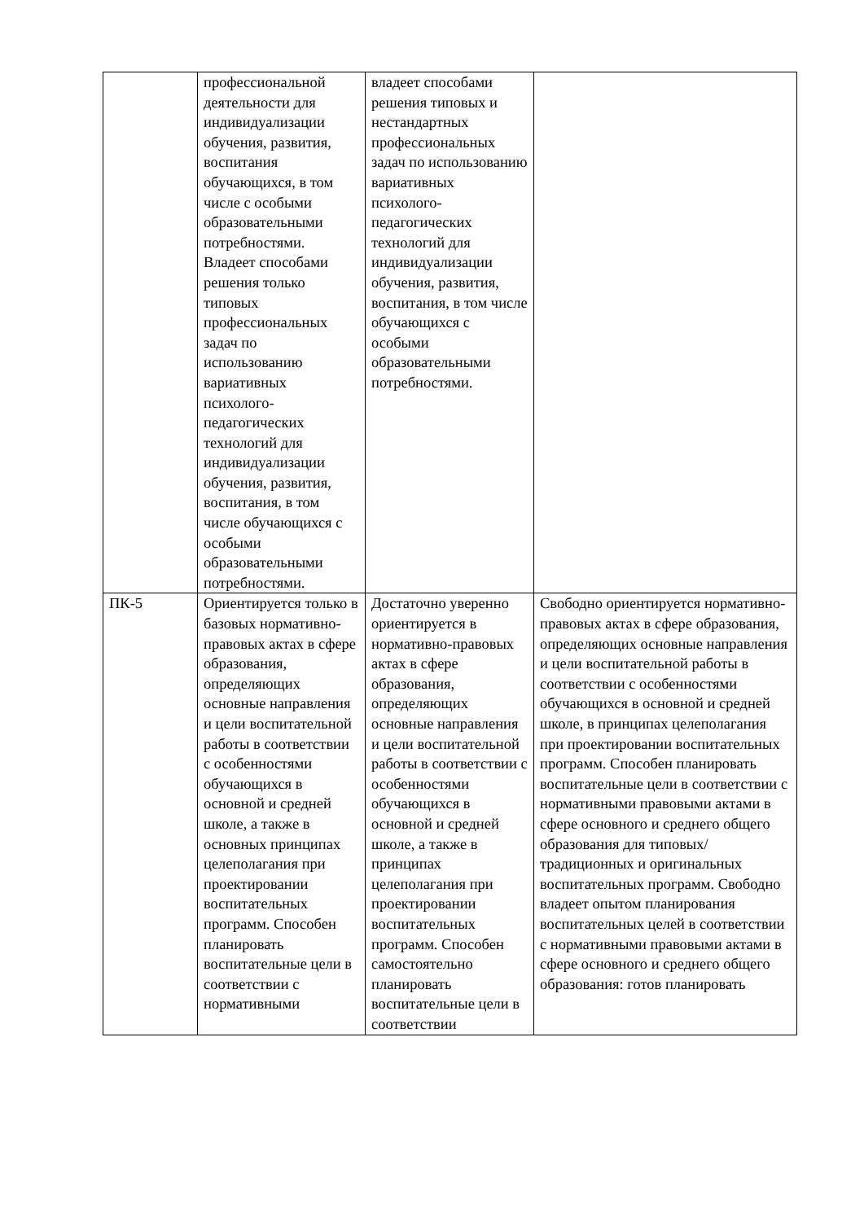| | профессиональной деятельности для индивидуализации обучения, развития, воспитания обучающихся, в том числе с особыми образовательными потребностями. Владеет способами решения только типовых профессиональных задач по использованию вариативных психолого-педагогических технологий для индивидуализации обучения, развития, воспитания, в том числе обучающихся с особыми образовательными потребностями. | владеет способами решения типовых и нестандартных профессиональных задач по использованию вариативных психолого-педагогических технологий для индивидуализации обучения, развития, воспитания, в том числе обучающихся с особыми образовательными потребностями. | |
| ПК-5 | Ориентируется только в базовых нормативно-правовых актах в сфере образования, определяющих основные направления и цели воспитательной работы в соответствии с особенностями обучающихся в основной и средней школе, а также в основных принципах целеполагания при проектировании воспитательных программ. Способен планировать воспитательные цели в соответствии с нормативными | Достаточно уверенно ориентируется в нормативно-правовых актах в сфере образования, определяющих основные направления и цели воспитательной работы в соответствии с особенностями обучающихся в основной и средней школе, а также в принципах целеполагания при проектировании воспитательных программ. Способен самостоятельно планировать воспитательные цели в соответствии | Свободно ориентируется нормативно-правовых актах в сфере образования, определяющих основные направления и цели воспитательной работы в соответствии с особенностями обучающихся в основной и средней школе, в принципах целеполагания при проектировании воспитательных программ. Способен планировать воспитательные цели в соответствии с нормативными правовыми актами в сфере основного и среднего общего образования для типовых/традиционных и оригинальных воспитательных программ. Свободно владеет опытом планирования воспитательных целей в соответствии с нормативными правовыми актами в сфере основного и среднего общего образования: готов планировать |